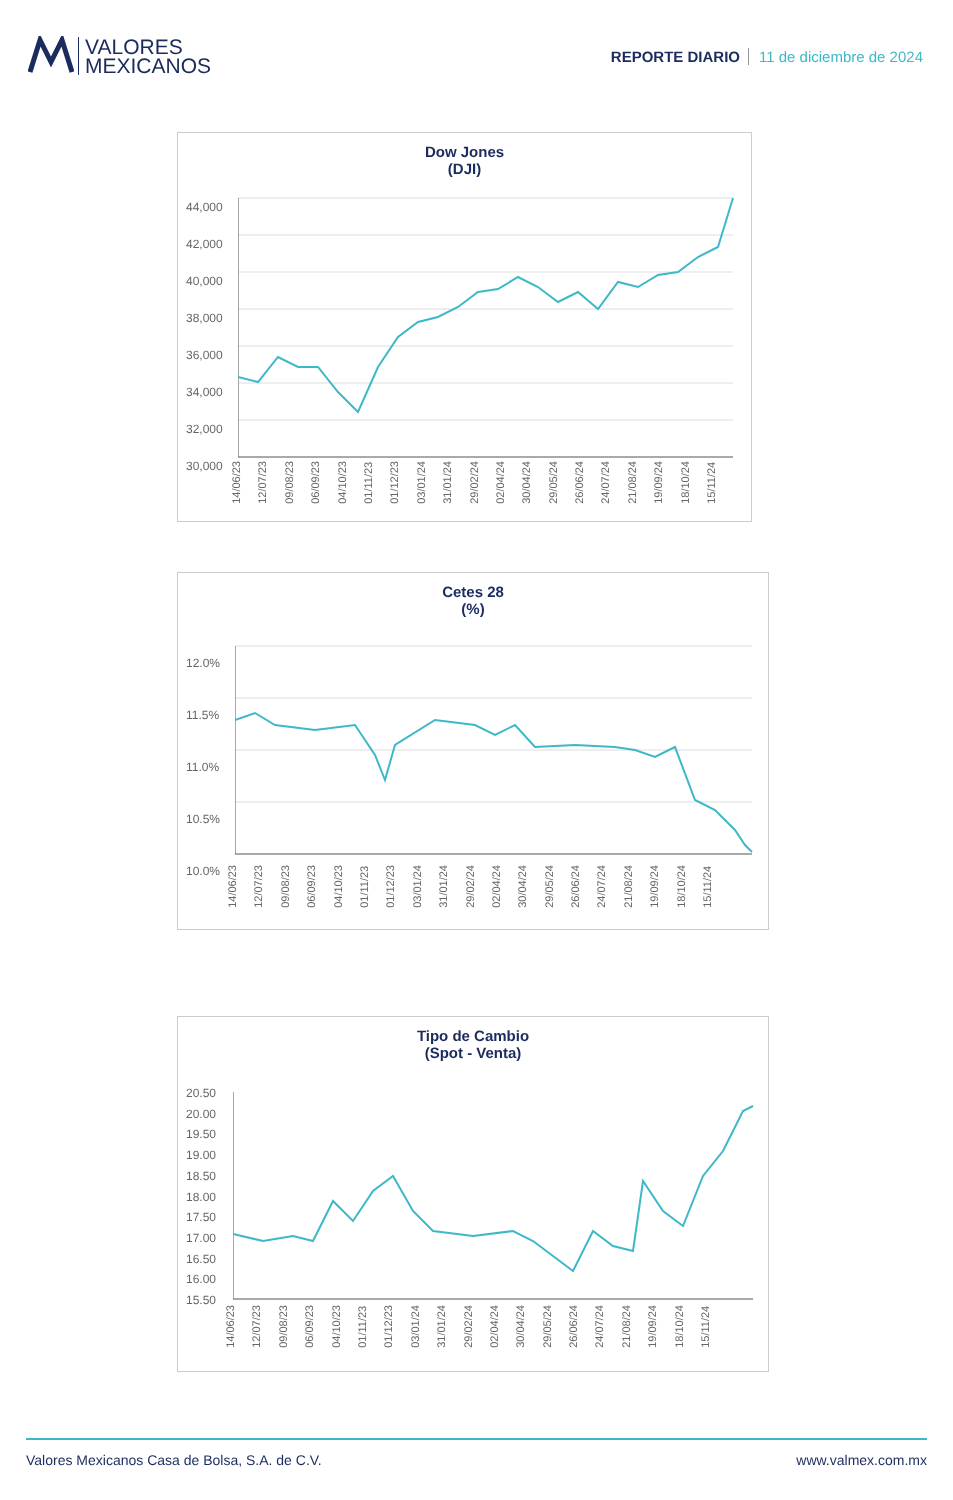VALORES
MEXICANOS
REPORTE DIARIO 11 de diciembre de 2024
Dow Jones
(DJI)
44,000
42,000
40,000
38,000
36,000
34,000
32,000
30,000
14/06/23 12/07/23 09/08/23 06/09/23 04/10/23 01/11/23 01/12/23 03/01/24 31/01/24 29/02/24 02/04/24 30/04/24 29/05/24 26/06/24 24/07/24 21/08/24 19/09/24 18/10/24 15/11/24
Cetes 28
(%)
12.0%
11.5%
11.0%
10.5%
10.0%
14/06/23 12/07/23 09/08/23 06/09/23 04/10/23 01/11/23 01/12/23 03/01/24 31/01/24 29/02/24 02/04/24 30/04/24 29/05/24 26/06/24 24/07/24 21/08/24 19/09/24 18/10/24 15/11/24
Tipo de Cambio
(Spot - Venta)
20.50
20.00
19.50
19.00
18.50
18.00
17.50
17.00
16.50
16.00
15.50
14/06/23 12/07/23 09/08/23 06/09/23 04/10/23 01/11/23 01/12/23 03/01/24 31/01/24 29/02/24 02/04/24 30/04/24 29/05/24 26/06/24 24/07/24 21/08/24 19/09/24 18/10/24 15/11/24
Valores Mexicanos Casa de Bolsa, S.A. de C.V. www.valmex.com.mx